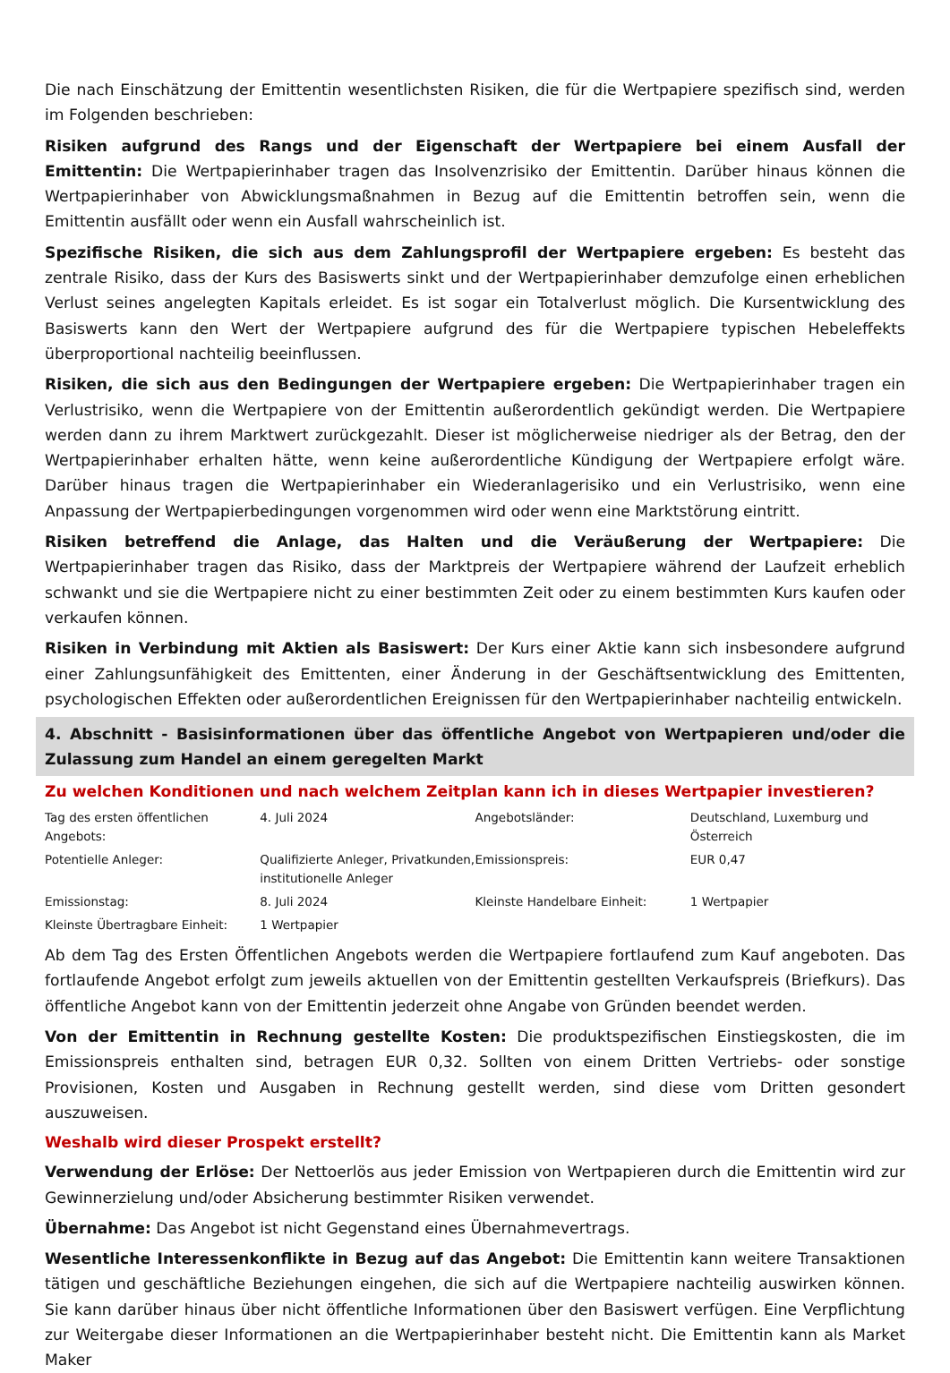Die nach Einschätzung der Emittentin wesentlichsten Risiken, die für die Wertpapiere spezifisch sind, werden im Folgenden beschrieben:
Risiken aufgrund des Rangs und der Eigenschaft der Wertpapiere bei einem Ausfall der Emittentin: Die Wertpapierinhaber tragen das Insolvenzrisiko der Emittentin. Darüber hinaus können die Wertpapierinhaber von Abwicklungsmaßnahmen in Bezug auf die Emittentin betroffen sein, wenn die Emittentin ausfällt oder wenn ein Ausfall wahrscheinlich ist.
Spezifische Risiken, die sich aus dem Zahlungsprofil der Wertpapiere ergeben: Es besteht das zentrale Risiko, dass der Kurs des Basiswerts sinkt und der Wertpapierinhaber demzufolge einen erheblichen Verlust seines angelegten Kapitals erleidet. Es ist sogar ein Totalverlust möglich. Die Kursentwicklung des Basiswerts kann den Wert der Wertpapiere aufgrund des für die Wertpapiere typischen Hebeleffekts überproportional nachteilig beeinflussen.
Risiken, die sich aus den Bedingungen der Wertpapiere ergeben: Die Wertpapierinhaber tragen ein Verlustrisiko, wenn die Wertpapiere von der Emittentin außerordentlich gekündigt werden. Die Wertpapiere werden dann zu ihrem Marktwert zurückgezahlt. Dieser ist möglicherweise niedriger als der Betrag, den der Wertpapierinhaber erhalten hätte, wenn keine außerordentliche Kündigung der Wertpapiere erfolgt wäre. Darüber hinaus tragen die Wertpapierinhaber ein Wiederanlagerisiko und ein Verlustrisiko, wenn eine Anpassung der Wertpapierbedingungen vorgenommen wird oder wenn eine Marktstörung eintritt.
Risiken betreffend die Anlage, das Halten und die Veräußerung der Wertpapiere: Die Wertpapierinhaber tragen das Risiko, dass der Marktpreis der Wertpapiere während der Laufzeit erheblich schwankt und sie die Wertpapiere nicht zu einer bestimmten Zeit oder zu einem bestimmten Kurs kaufen oder verkaufen können.
Risiken in Verbindung mit Aktien als Basiswert: Der Kurs einer Aktie kann sich insbesondere aufgrund einer Zahlungsunfähigkeit des Emittenten, einer Änderung in der Geschäftsentwicklung des Emittenten, psychologischen Effekten oder außerordentlichen Ereignissen für den Wertpapierinhaber nachteilig entwickeln.
4. Abschnitt - Basisinformationen über das öffentliche Angebot von Wertpapieren und/oder die Zulassung zum Handel an einem geregelten Markt
Zu welchen Konditionen und nach welchem Zeitplan kann ich in dieses Wertpapier investieren?
| Tag des ersten öffentlichen Angebots: | 4. Juli 2024 | Angebotsländer: | Deutschland, Luxemburg und Österreich |
| Potentielle Anleger: | Qualifizierte Anleger, Privatkunden, institutionelle Anleger | Emissionspreis: | EUR 0,47 |
| Emissionstag: | 8. Juli 2024 | Kleinste Handelbare Einheit: | 1 Wertpapier |
| Kleinste Übertragbare Einheit: | 1 Wertpapier | | |
Ab dem Tag des Ersten Öffentlichen Angebots werden die Wertpapiere fortlaufend zum Kauf angeboten. Das fortlaufende Angebot erfolgt zum jeweils aktuellen von der Emittentin gestellten Verkaufspreis (Briefkurs). Das öffentliche Angebot kann von der Emittentin jederzeit ohne Angabe von Gründen beendet werden.
Von der Emittentin in Rechnung gestellte Kosten: Die produktspezifischen Einstiegskosten, die im Emissionspreis enthalten sind, betragen EUR 0,32. Sollten von einem Dritten Vertriebs- oder sonstige Provisionen, Kosten und Ausgaben in Rechnung gestellt werden, sind diese vom Dritten gesondert auszuweisen.
Weshalb wird dieser Prospekt erstellt?
Verwendung der Erlöse: Der Nettoerlös aus jeder Emission von Wertpapieren durch die Emittentin wird zur Gewinnerzielung und/oder Absicherung bestimmter Risiken verwendet.
Übernahme: Das Angebot ist nicht Gegenstand eines Übernahmevertrags.
Wesentliche Interessenkonflikte in Bezug auf das Angebot: Die Emittentin kann weitere Transaktionen tätigen und geschäftliche Beziehungen eingehen, die sich auf die Wertpapiere nachteilig auswirken können. Sie kann darüber hinaus über nicht öffentliche Informationen über den Basiswert verfügen. Eine Verpflichtung zur Weitergabe dieser Informationen an die Wertpapierinhaber besteht nicht. Die Emittentin kann als Market Maker